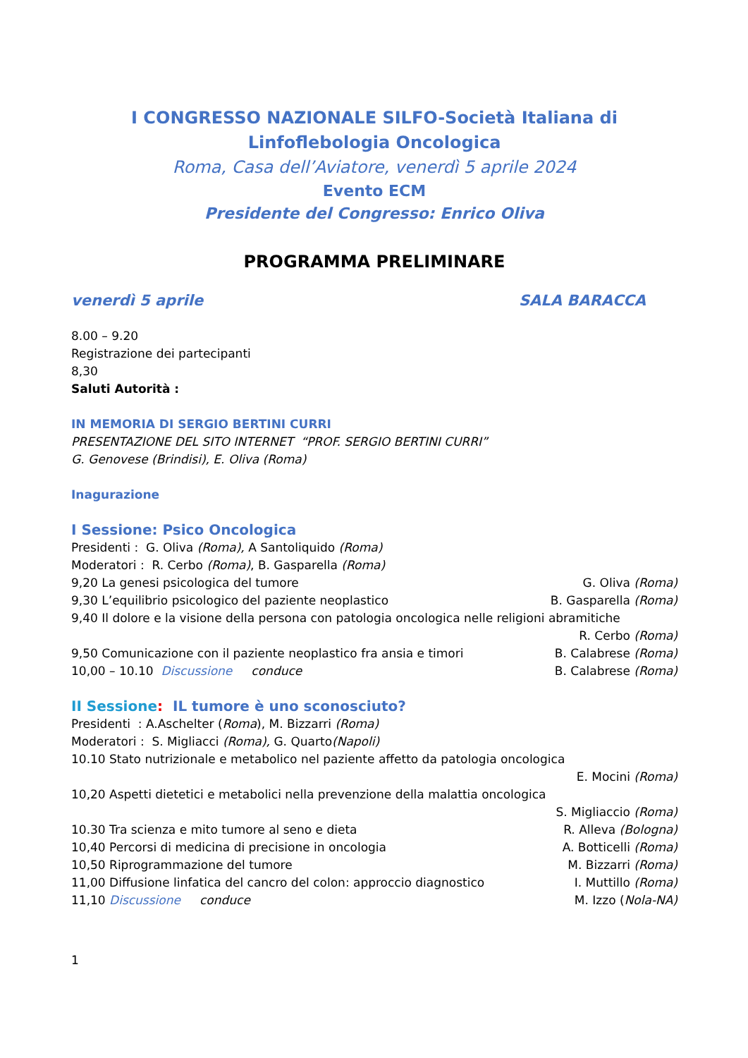I CONGRESSO NAZIONALE SILFO-Società Italiana di
Linfoflebologia Oncologica
Roma, Casa dell’Aviatore, venerdì 5 aprile 2024
Evento ECM
Presidente del Congresso: Enrico Oliva
PROGRAMMA PRELIMINARE
venerdì 5 aprile SALA BARACCA
8.00 – 9.20
Registrazione dei partecipanti
8,30
Saluti Autorità :
IN MEMORIA DI SERGIO BERTINI CURRI
PRESENTAZIONE DEL SITO INTERNET “PROF. SERGIO BERTINI CURRI”
G. Genovese (Brindisi), E. Oliva (Roma)
Inagurazione
I Sessione: Psico Oncologica
Presidenti : G. Oliva (Roma), A Santoliquido (Roma)
Moderatori : R. Cerbo (Roma), B. Gasparella (Roma)
9,20 La genesi psicologica del tumore G. Oliva (Roma)
9,30 L’equilibrio psicologico del paziente neoplastico B. Gasparella (Roma)
9,40 Il dolore e la visione della persona con patologia oncologica nelle religioni abramitiche
R. Cerbo (Roma)
9,50 Comunicazione con il paziente neoplastico fra ansia e timori B. Calabrese (Roma)
10,00 – 10.10 Discussione conduce B. Calabrese (Roma)
II Sessione: IL tumore è uno sconosciuto?
Presidenti : A.Aschelter (Roma), M. Bizzarri (Roma)
Moderatori : S. Migliacci (Roma), G. Quarto(Napoli)
10.10 Stato nutrizionale e metabolico nel paziente affetto da patologia oncologica
E. Mocini (Roma)
10,20 Aspetti dietetici e metabolici nella prevenzione della malattia oncologica
S. Migliaccio (Roma)
10.30 Tra scienza e mito tumore al seno e dieta R. Alleva (Bologna)
10,40 Percorsi di medicina di precisione in oncologia A. Botticelli (Roma)
10,50 Riprogrammazione del tumore M. Bizzarri (Roma)
11,00 Diffusione linfatica del cancro del colon: approccio diagnostico I. Muttillo (Roma)
11,10 Discussione conduce M. Izzo (Nola-NA)
1